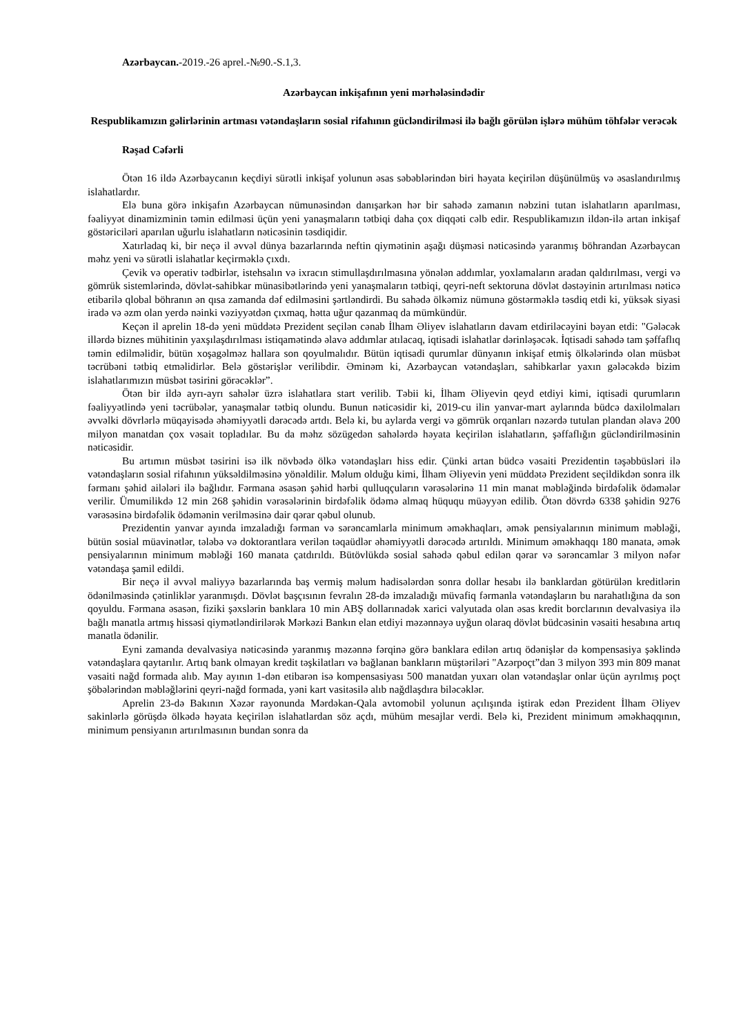Azərbaycan.-2019.-26 aprel.-№90.-S.1,3.
Azərbaycan inkişafının yeni mərhələsindədir
Respublikamızın gəlirlərinin artması vətəndaşların sosial rifahının gücləndirilməsi ilə bağlı görülən işlərə mühüm töhfələr verəcək
Rəşad Cəfərli
Ötən 16 ildə Azərbaycanın keçdiyi sürətli inkişaf yolunun əsas səbəblərindən biri həyata keçirilən düşünülmüş və əsaslandırılmış islahatlardır.
Elə buna görə inkişafın Azərbaycan nümunəsindən danışarkən hər bir sahədə zamanın nəbzini tutan islahatların aparılması, fəaliyyət dinamizminin təmin edilməsi üçün yeni yanaşmaların tətbiqi daha çox diqqəti cəlb edir. Respublikamızın ildən-ilə artan inkişaf göstəriciləri aparılan uğurlu islahatların nəticəsinin təsdiqidir.
Xatırladaq ki, bir neçə il əvvəl dünya bazarlarında neftin qiymətinin aşağı düşməsi nəticəsində yaranmış böhrandan Azərbaycan məhz yeni və sürətli islahatlar keçirməklə çıxdı.
Çevik və operativ tədbirlər, istehsalın və ixracın stimullaşdırılmasına yönələn addımlar, yoxlamaların aradan qaldırılması, vergi və gömrük sistemlərində, dövlət-sahibkar münasibətlərində yeni yanaşmaların tətbiqi, qeyri-neft sektoruna dövlət dəstəyinin artırılması nəticə etibarilə qlobal böhranın ən qısa zamanda dəf edilməsini şərtləndirdi. Bu sahədə ölkəmiz nümunə göstərməklə təsdiq etdi ki, yüksək siyasi iradə və əzm olan yerdə nəinki vəziyyətdən çıxmaq, hətta uğur qazanmaq da mümkündür.
Keçən il aprelin 18-də yeni müddətə Prezident seçilən cənab İlham Əliyev islahatların davam etdiriləcəyini bəyan etdi: "Gələcək illərdə biznes mühitinin yaxşılaşdırılması istiqamətində əlavə addımlar atılacaq, iqtisadi islahatlar dərinləşəcək. İqtisadi sahədə tam şəffaflıq təmin edilməlidir, bütün xoşagəlməz hallara son qoyulmalıdır. Bütün iqtisadi qurumlar dünyanın inkişaf etmiş ölkələrində olan müsbət təcrübəni tətbiq etməlidirlər. Belə göstərişlər verilibdir. Əminəm ki, Azərbaycan vətəndaşları, sahibkarlar yaxın gələcəkdə bizim islahatlarımızın müsbət təsirini görəcəklər”.
Ötən bir ildə ayrı-ayrı sahələr üzrə islahatlara start verilib. Təbii ki, İlham Əliyevin qeyd etdiyi kimi, iqtisadi qurumların fəaliyyətlində yeni təcrübələr, yanaşmalar tətbiq olundu. Bunun nəticəsidir ki, 2019-cu ilin yanvar-mart aylarında büdcə daxilolmaları əvvəlki dövrlərlə müqayisədə əhəmiyyətli dərəcədə artdı. Belə ki, bu aylarda vergi və gömrük orqanları nəzərdə tutulan plandan əlavə 200 milyon manatdan çox vəsait topladılar. Bu da məhz sözügedən sahələrdə həyata keçirilən islahatların, şəffaflığın gücləndirilməsinin nəticəsidir.
Bu artımın müsbət təsirini isə ilk növbədə ölkə vətəndaşları hiss edir. Çünki artan büdcə vəsaiti Prezidentin təşəbbüsləri ilə vətəndaşların sosial rifahının yüksəldilməsinə yönəldilir. Məlum olduğu kimi, İlham Əliyevin yeni müddətə Prezident seçildikdən sonra ilk fərmanı şəhid ailələri ilə bağlıdır. Fərmana əsasən şəhid hərbi qulluqçuların vərəsələrinə 11 min manat məbləğində birdəfəlik ödəmələr verilir. Ümumilikdə 12 min 268 şəhidin vərəsələrinin birdəfəlik ödəmə almaq hüququ müəyyən edilib. Ötən dövrdə 6338 şəhidin 9276 vərəsəsinə birdəfəlik ödəmənin verilməsinə dair qərar qəbul olunub.
Prezidentin yanvar ayında imzaladığı fərman və sərəncamlarla minimum əməkhaqları, əmək pensiyalarının minimum məbləği, bütün sosial müavinətlər, tələbə və doktorantlara verilən təqaüdlər əhəmiyyətli dərəcədə artırıldı. Minimum əməkhaqqı 180 manata, əmək pensiyalarının minimum məbləği 160 manata çatdırıldı. Bütövlükdə sosial sahədə qəbul edilən qərar və sərəncamlar 3 milyon nəfər vətəndaşa şamil edildi.
Bir neçə il əvvəl maliyyə bazarlarında baş vermiş məlum hadisələrdən sonra dollar hesabı ilə banklardan götürülən kreditlərin ödənilməsində çətinliklər yaranmışdı. Dövlət başçısının fevralın 28-də imzaladığı müvafiq fərmanla vətəndaşların bu narahatlığına da son qoyuldu. Fərmana əsasən, fiziki şəxslərin banklara 10 min ABŞ dollarınadək xarici valyutada olan əsas kredit borclarının devalvasiya ilə bağlı manatla artmış hissəsi qiymətləndirilərək Mərkəzi Bankın elan etdiyi məzənnəyə uyğun olaraq dövlət büdcəsinin vəsaiti hesabına artıq manatla ödənilir.
Eyni zamanda devalvasiya nəticəsində yaranmış məzənnə fərqinə görə banklara edilən artıq ödənişlər də kompensasiya şəklində vətəndaşlara qaytarılır. Artıq bank olmayan kredit təşkilatları və bağlanan bankların müştəriləri "Azərpoçt”dan 3 milyon 393 min 809 manat vəsaiti nağd formada alıb. May ayının 1-dən etibarən isə kompensasiyası 500 manatdan yuxarı olan vətəndaşlar onlar üçün ayrılmış poçt şöbələrindən məbləğlərini qeyri-nağd formada, yəni kart vasitəsilə alıb nağdlaşdıra biləcəklər.
Aprelin 23-də Bakının Xəzər rayonunda Mərdəkan-Qala avtomobil yolunun açılışında iştirak edən Prezident İlham Əliyev sakinlərlə görüşdə ölkədə həyata keçirilən islahatlardan söz açdı, mühüm mesajlar verdi. Belə ki, Prezident minimum əməkhaqqının, minimum pensiyanın artırılmasının bundan sonra da